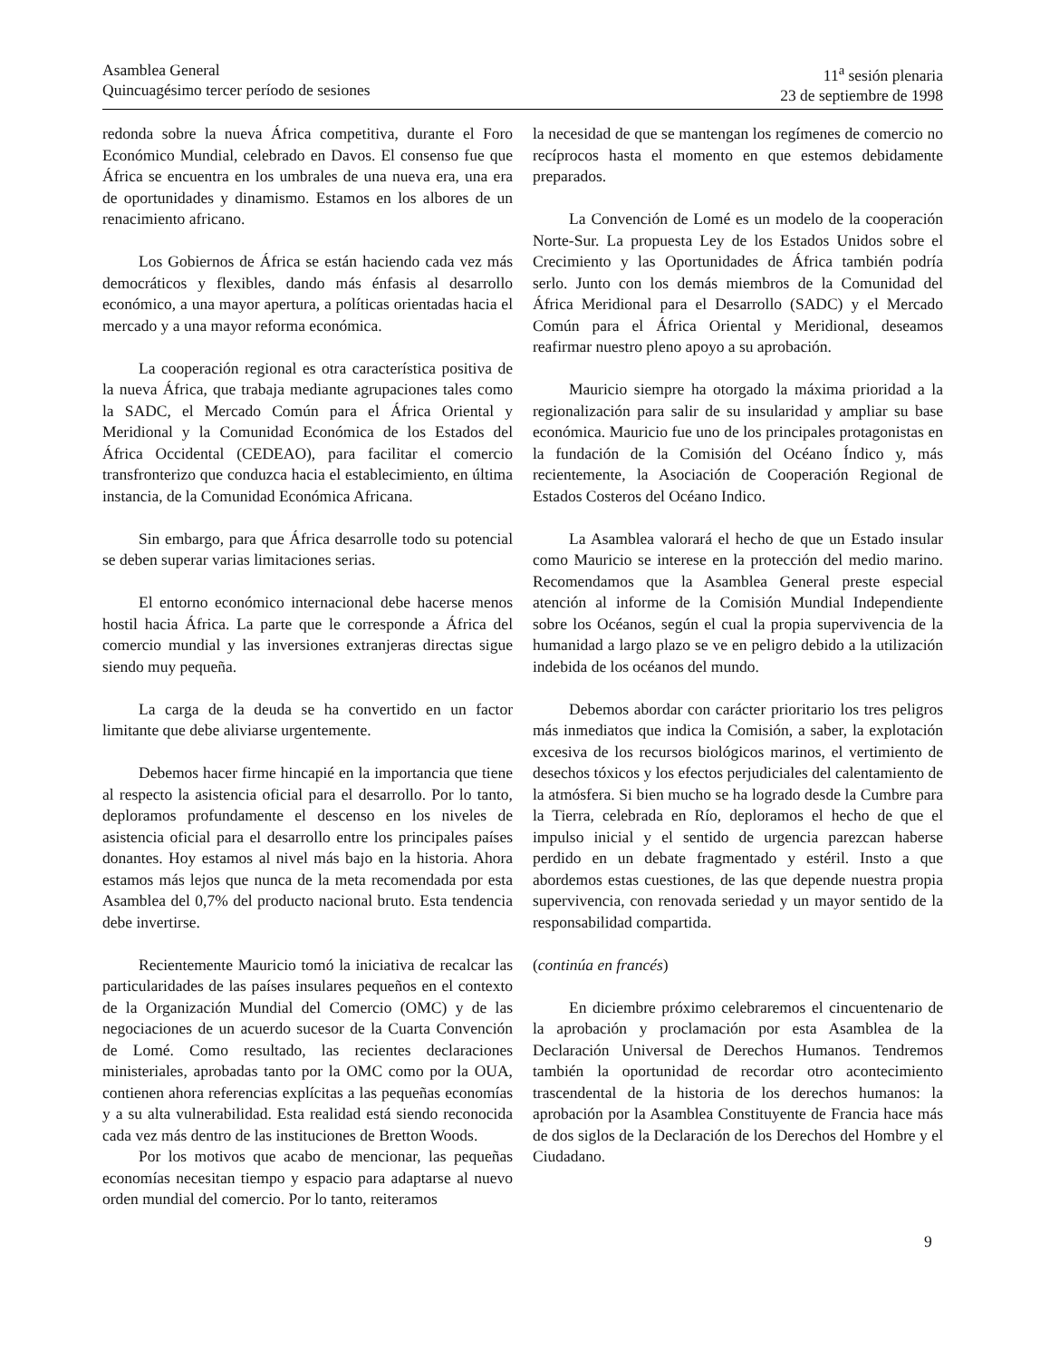Asamblea General
Quincuagésimo tercer período de sesiones
11<sup>a</sup> sesión plenaria
23 de septiembre de 1998
redonda sobre la nueva África competitiva, durante el Foro Económico Mundial, celebrado en Davos. El consenso fue que África se encuentra en los umbrales de una nueva era, una era de oportunidades y dinamismo. Estamos en los albores de un renacimiento africano.
Los Gobiernos de África se están haciendo cada vez más democráticos y flexibles, dando más énfasis al desarrollo económico, a una mayor apertura, a políticas orientadas hacia el mercado y a una mayor reforma económica.
La cooperación regional es otra característica positiva de la nueva África, que trabaja mediante agrupaciones tales como la SADC, el Mercado Común para el África Oriental y Meridional y la Comunidad Económica de los Estados del África Occidental (CEDEAO), para facilitar el comercio transfronterizo que conduzca hacia el establecimiento, en última instancia, de la Comunidad Económica Africana.
Sin embargo, para que África desarrolle todo su potencial se deben superar varias limitaciones serias.
El entorno económico internacional debe hacerse menos hostil hacia África. La parte que le corresponde a África del comercio mundial y las inversiones extranjeras directas sigue siendo muy pequeña.
La carga de la deuda se ha convertido en un factor limitante que debe aliviarse urgentemente.
Debemos hacer firme hincapié en la importancia que tiene al respecto la asistencia oficial para el desarrollo. Por lo tanto, deploramos profundamente el descenso en los niveles de asistencia oficial para el desarrollo entre los principales países donantes. Hoy estamos al nivel más bajo en la historia. Ahora estamos más lejos que nunca de la meta recomendada por esta Asamblea del 0,7% del producto nacional bruto. Esta tendencia debe invertirse.
Recientemente Mauricio tomó la iniciativa de recalcar las particularidades de las países insulares pequeños en el contexto de la Organización Mundial del Comercio (OMC) y de las negociaciones de un acuerdo sucesor de la Cuarta Convención de Lomé. Como resultado, las recientes declaraciones ministeriales, aprobadas tanto por la OMC como por la OUA, contienen ahora referencias explícitas a las pequeñas economías y a su alta vulnerabilidad. Esta realidad está siendo reconocida cada vez más dentro de las instituciones de Bretton Woods.
Por los motivos que acabo de mencionar, las pequeñas economías necesitan tiempo y espacio para adaptarse al nuevo orden mundial del comercio. Por lo tanto, reiteramos
la necesidad de que se mantengan los regímenes de comercio no recíprocos hasta el momento en que estemos debidamente preparados.
La Convención de Lomé es un modelo de la cooperación Norte-Sur. La propuesta Ley de los Estados Unidos sobre el Crecimiento y las Oportunidades de África también podría serlo. Junto con los demás miembros de la Comunidad del África Meridional para el Desarrollo (SADC) y el Mercado Común para el África Oriental y Meridional, deseamos reafirmar nuestro pleno apoyo a su aprobación.
Mauricio siempre ha otorgado la máxima prioridad a la regionalización para salir de su insularidad y ampliar su base económica. Mauricio fue uno de los principales protagonistas en la fundación de la Comisión del Océano Índico y, más recientemente, la Asociación de Cooperación Regional de Estados Costeros del Océano Indico.
La Asamblea valorará el hecho de que un Estado insular como Mauricio se interese en la protección del medio marino. Recomendamos que la Asamblea General preste especial atención al informe de la Comisión Mundial Independiente sobre los Océanos, según el cual la propia supervivencia de la humanidad a largo plazo se ve en peligro debido a la utilización indebida de los océanos del mundo.
Debemos abordar con carácter prioritario los tres peligros más inmediatos que indica la Comisión, a saber, la explotación excesiva de los recursos biológicos marinos, el vertimiento de desechos tóxicos y los efectos perjudiciales del calentamiento de la atmósfera. Si bien mucho se ha logrado desde la Cumbre para la Tierra, celebrada en Río, deploramos el hecho de que el impulso inicial y el sentido de urgencia parezcan haberse perdido en un debate fragmentado y estéril. Insto a que abordemos estas cuestiones, de las que depende nuestra propia supervivencia, con renovada seriedad y un mayor sentido de la responsabilidad compartida.
(continúa en francés)
En diciembre próximo celebraremos el cincuentenario de la aprobación y proclamación por esta Asamblea de la Declaración Universal de Derechos Humanos. Tendremos también la oportunidad de recordar otro acontecimiento trascendental de la historia de los derechos humanos: la aprobación por la Asamblea Constituyente de Francia hace más de dos siglos de la Declaración de los Derechos del Hombre y el Ciudadano.
9